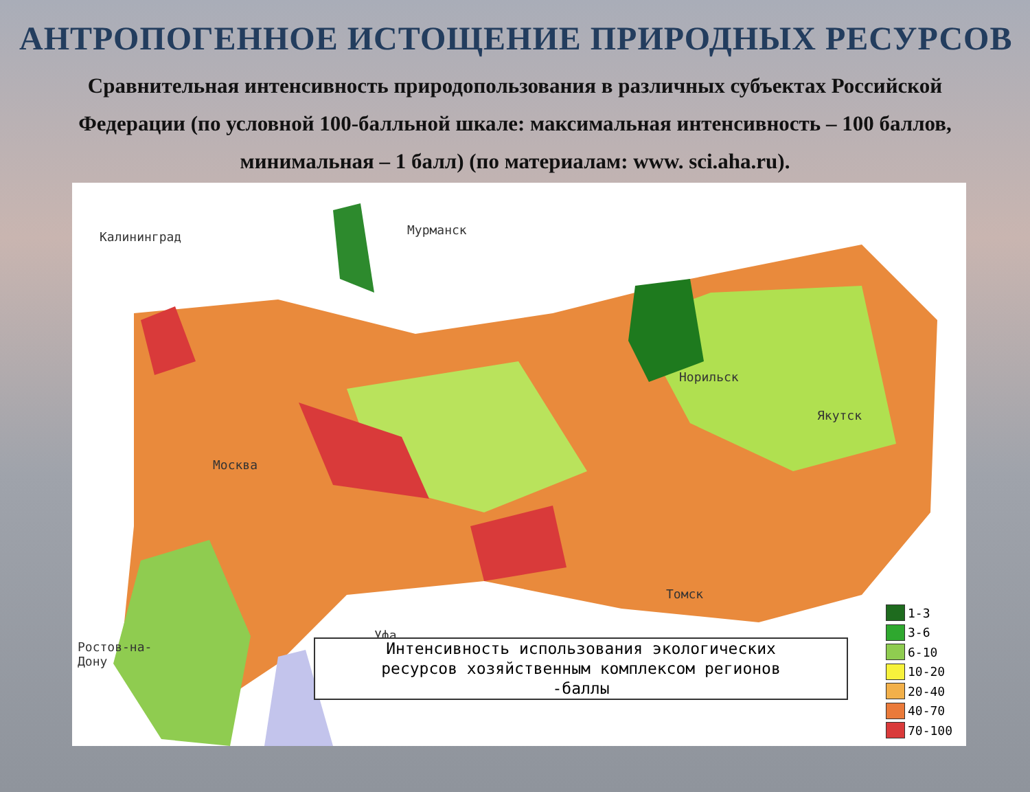АНТРОПОГЕННОЕ ИСТОЩЕНИЕ ПРИРОДНЫХ РЕСУРСОВ
Сравнительная интенсивность природопользования в различных субъектах Российской Федерации (по условной 100-балльной шкале: максимальная интенсивность – 100 баллов, минимальная – 1 балл) (по материалам: www. sci.aha.ru).
Калининград Мурманск
Москва
Норильск
Якутск
Томск
Уфа
Ростов-на-
Дону
Интенсивность использования экологических
ресурсов хозяйственным комплексом регионов
-баллы
1-3
3-6
6-10
10-20
20-40
40-70
70-100